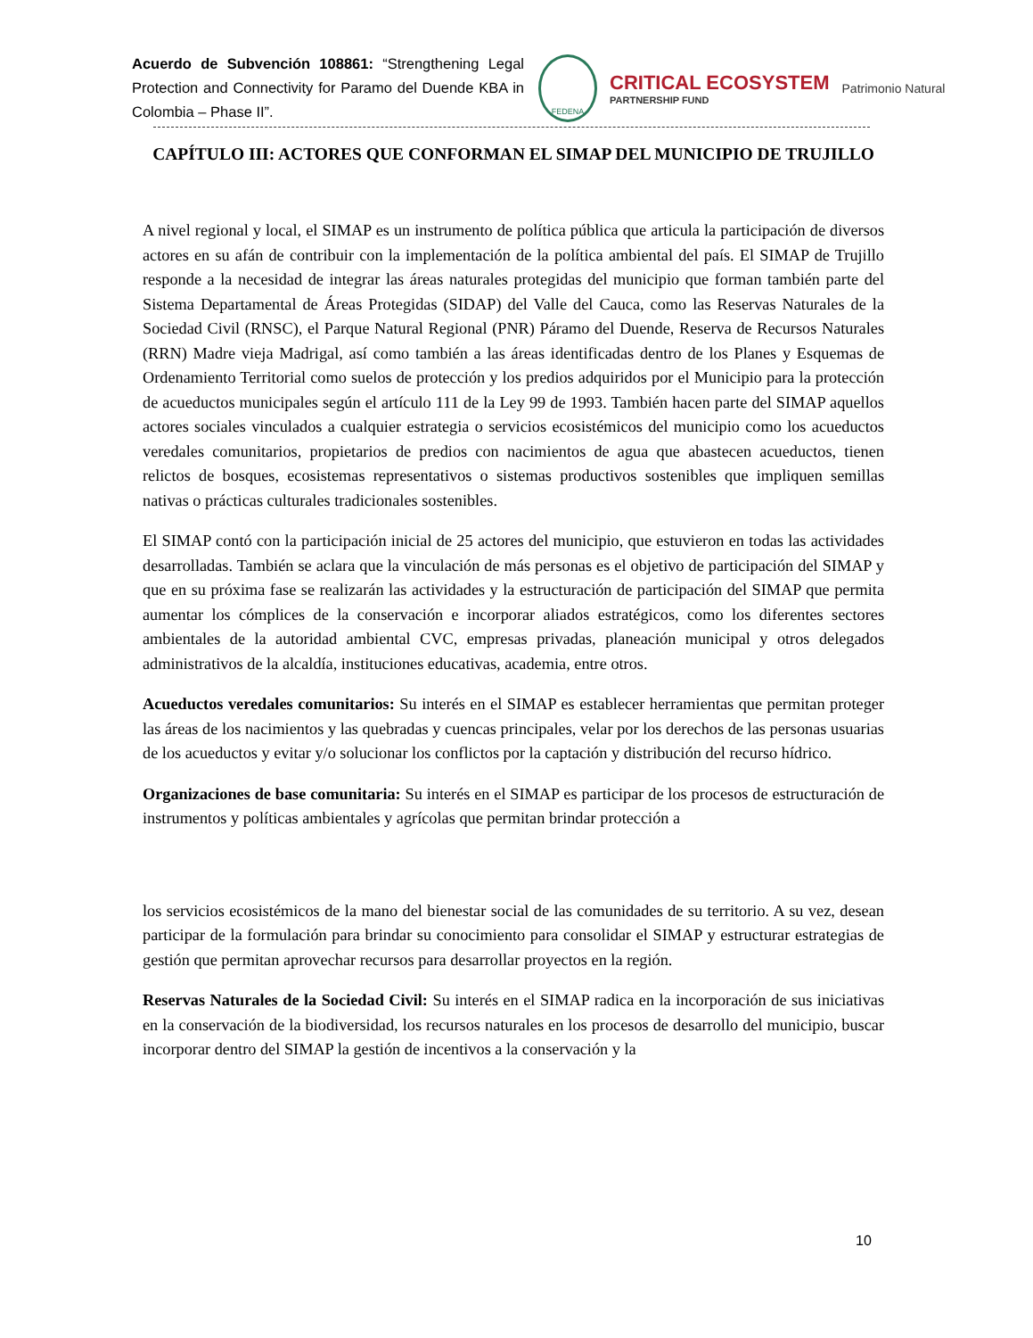Acuerdo de Subvención 108861: “Strengthening Legal Protection and Connectivity for Paramo del Duende KBA in Colombia – Phase II”.
FEDENA
CRITICAL ECOSYSTEM
PARTNERSHIP FUND
Patrimonio Natural
CAPÍTULO III: ACTORES QUE CONFORMAN EL SIMAP DEL MUNICIPIO DE TRUJILLO
A nivel regional y local, el SIMAP es un instrumento de política pública que articula la participación de diversos actores en su afán de contribuir con la implementación de la política ambiental del país. El SIMAP de Trujillo responde a la necesidad de integrar las áreas naturales protegidas del municipio que forman también parte del Sistema Departamental de Áreas Protegidas (SIDAP) del Valle del Cauca, como las Reservas Naturales de la Sociedad Civil (RNSC), el Parque Natural Regional (PNR) Páramo del Duende, Reserva de Recursos Naturales (RRN) Madre vieja Madrigal, así como también a las áreas identificadas dentro de los Planes y Esquemas de Ordenamiento Territorial como suelos de protección y los predios adquiridos por el Municipio para la protección de acueductos municipales según el artículo 111 de la Ley 99 de 1993. También hacen parte del SIMAP aquellos actores sociales vinculados a cualquier estrategia o servicios ecosistémicos del municipio como los acueductos veredales comunitarios, propietarios de predios con nacimientos de agua que abastecen acueductos, tienen relictos de bosques, ecosistemas representativos o sistemas productivos sostenibles que impliquen semillas nativas o prácticas culturales tradicionales sostenibles.
El SIMAP contó con la participación inicial de 25 actores del municipio, que estuvieron en todas las actividades desarrolladas. También se aclara que la vinculación de más personas es el objetivo de participación del SIMAP y que en su próxima fase se realizarán las actividades y la estructuración de participación del SIMAP que permita aumentar los cómplices de la conservación e incorporar aliados estratégicos, como los diferentes sectores ambientales de la autoridad ambiental CVC, empresas privadas, planeación municipal y otros delegados administrativos de la alcaldía, instituciones educativas, academia, entre otros.
Acueductos veredales comunitarios: Su interés en el SIMAP es establecer herramientas que permitan proteger las áreas de los nacimientos y las quebradas y cuencas principales, velar por los derechos de las personas usuarias de los acueductos y evitar y/o solucionar los conflictos por la captación y distribución del recurso hídrico.
Organizaciones de base comunitaria: Su interés en el SIMAP es participar de los procesos de estructuración de instrumentos y políticas ambientales y agrícolas que permitan brindar protección a
los servicios ecosistémicos de la mano del bienestar social de las comunidades de su territorio. A su vez, desean participar de la formulación para brindar su conocimiento para consolidar el SIMAP y estructurar estrategias de gestión que permitan aprovechar recursos para desarrollar proyectos en la región.
Reservas Naturales de la Sociedad Civil: Su interés en el SIMAP radica en la incorporación de sus iniciativas en la conservación de la biodiversidad, los recursos naturales en los procesos de desarrollo del municipio, buscar incorporar dentro del SIMAP la gestión de incentivos a la conservación y la
10